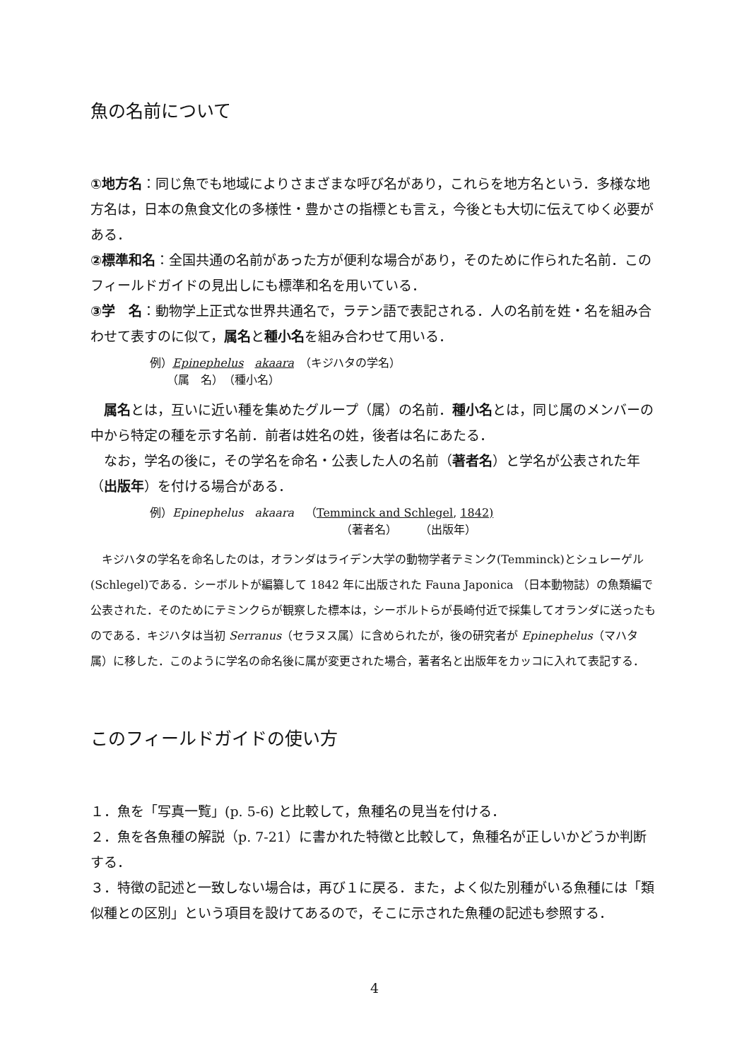魚の名前について
①地方名：同じ魚でも地域によりさまざまな呼び名があり，これらを地方名という．多様な地方名は，日本の魚食文化の多様性・豊かさの指標とも言え，今後とも大切に伝えてゆく必要がある．
②標準和名：全国共通の名前があった方が便利な場合があり，そのために作られた名前．このフィールドガイドの見出しにも標準和名を用いている．
③学　名：動物学上正式な世界共通名で，ラテン語で表記される．人の名前を姓・名を組み合わせて表すのに似て，属名と種小名を組み合わせて用いる．
例）Epinephelus　akaara　（キジハタの学名）
　　（属　名）　（種小名）
属名とは，互いに近い種を集めたグループ（属）の名前．種小名とは，同じ属のメンバーの中から特定の種を示す名前．前者は姓名の姓，後者は名にあたる．
なお，学名の後に，その学名を命名・公表した人の名前（著者名）と学名が公表された年（出版年）を付ける場合がある．
例）Epinephelus　akaara　（Temminck and Schlegel, 1842)
（著者名）　　　（出版年）
キジハタの学名を命名したのは，オランダはライデン大学の動物学者テミンク(Temminck)とシュレーゲル(Schlegel)である．シーボルトが編纂して 1842 年に出版された Fauna Japonica （日本動物誌）の魚類編で公表された．そのためにテミンクらが観察した標本は，シーボルトらが長崎付近で採集してオランダに送ったものである．キジハタは当初 Serranus（セラヌス属）に含められたが，後の研究者が Epinephelus（マハタ属）に移した．このように学名の命名後に属が変更された場合，著者名と出版年をカッコに入れて表記する．
このフィールドガイドの使い方
１．魚を「写真一覧」(p. 5-6) と比較して，魚種名の見当を付ける．
２．魚を各魚種の解説（p. 7-21）に書かれた特徴と比較して，魚種名が正しいかどうか判断する．
３．特徴の記述と一致しない場合は，再び１に戻る．また，よく似た別種がいる魚種には「類似種との区別」という項目を設けてあるので，そこに示された魚種の記述も参照する．
4